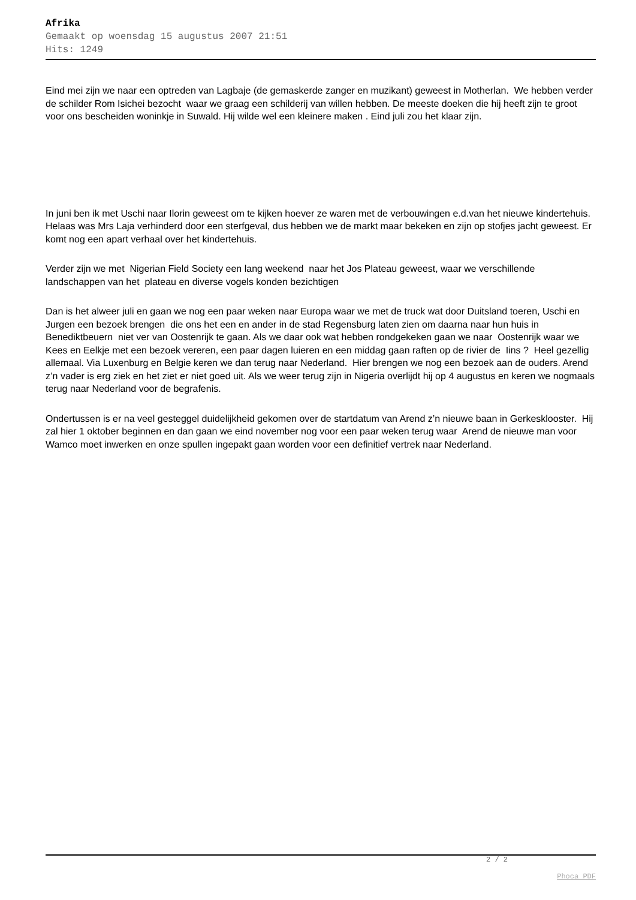Afrika
Gemaakt op woensdag 15 augustus 2007 21:51
Hits: 1249
Eind mei zijn we naar een optreden van Lagbaje (de gemaskerde zanger en muzikant) geweest in Motherlan. We hebben verder de schilder Rom Isichei bezocht waar we graag een schilderij van willen hebben. De meeste doeken die hij heeft zijn te groot voor ons bescheiden woninkje in Suwald. Hij wilde wel een kleinere maken . Eind juli zou het klaar zijn.
In juni ben ik met Uschi naar Ilorin geweest om te kijken hoever ze waren met de verbouwingen e.d.van het nieuwe kindertehuis. Helaas was Mrs Laja verhinderd door een sterfgeval, dus hebben we de markt maar bekeken en zijn op stofjes jacht geweest. Er komt nog een apart verhaal over het kindertehuis.
Verder zijn we met Nigerian Field Society een lang weekend naar het Jos Plateau geweest, waar we verschillende landschappen van het plateau en diverse vogels konden bezichtigen
Dan is het alweer juli en gaan we nog een paar weken naar Europa waar we met de truck wat door Duitsland toeren, Uschi en Jurgen een bezoek brengen die ons het een en ander in de stad Regensburg laten zien om daarna naar hun huis in Benediktbeuern niet ver van Oostenrijk te gaan. Als we daar ook wat hebben rondgekeken gaan we naar Oostenrijk waar we Kees en Eelkje met een bezoek vereren, een paar dagen luieren en een middag gaan raften op de rivier de Iins ? Heel gezellig allemaal. Via Luxenburg en Belgie keren we dan terug naar Nederland. Hier brengen we nog een bezoek aan de ouders. Arend z’n vader is erg ziek en het ziet er niet goed uit. Als we weer terug zijn in Nigeria overlijdt hij op 4 augustus en keren we nogmaals terug naar Nederland voor de begrafenis.
Ondertussen is er na veel gesteggel duidelijkheid gekomen over de startdatum van Arend z’n nieuwe baan in Gerkesklooster. Hij zal hier 1 oktober beginnen en dan gaan we eind november nog voor een paar weken terug waar Arend de nieuwe man voor Wamco moet inwerken en onze spullen ingepakt gaan worden voor een definitief vertrek naar Nederland.
2 / 2
Phoca PDF